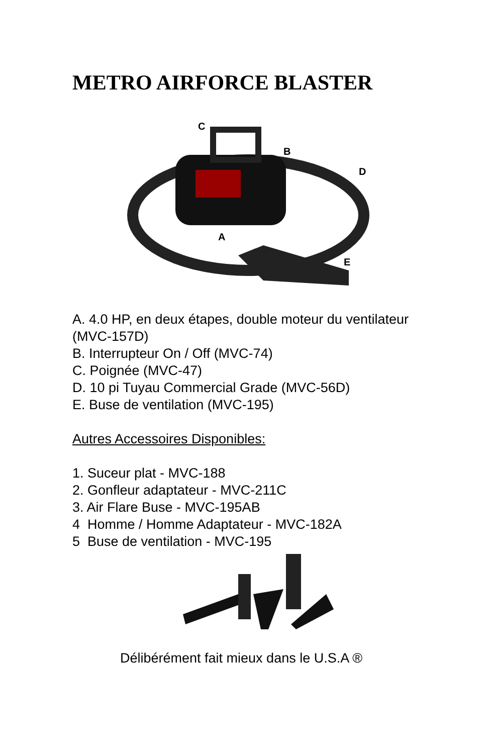METRO AIRFORCE BLASTER
C
B
D
A
E
A. 4.0 HP, en deux étapes, double moteur du ventilateur (MVC-157D)
B. Interrupteur On / Off (MVC-74)
C. Poignée (MVC-47)
D. 10 pi Tuyau Commercial Grade (MVC-56D)
E. Buse de ventilation (MVC-195)
Autres Accessoires Disponibles:
1. Suceur plat - MVC-188
2. Gonfleur adaptateur - MVC-211C
3. Air Flare Buse - MVC-195AB
4 Homme / Homme Adaptateur - MVC-182A
5 Buse de ventilation - MVC-195
Délibérément fait mieux dans le U.S.A ®